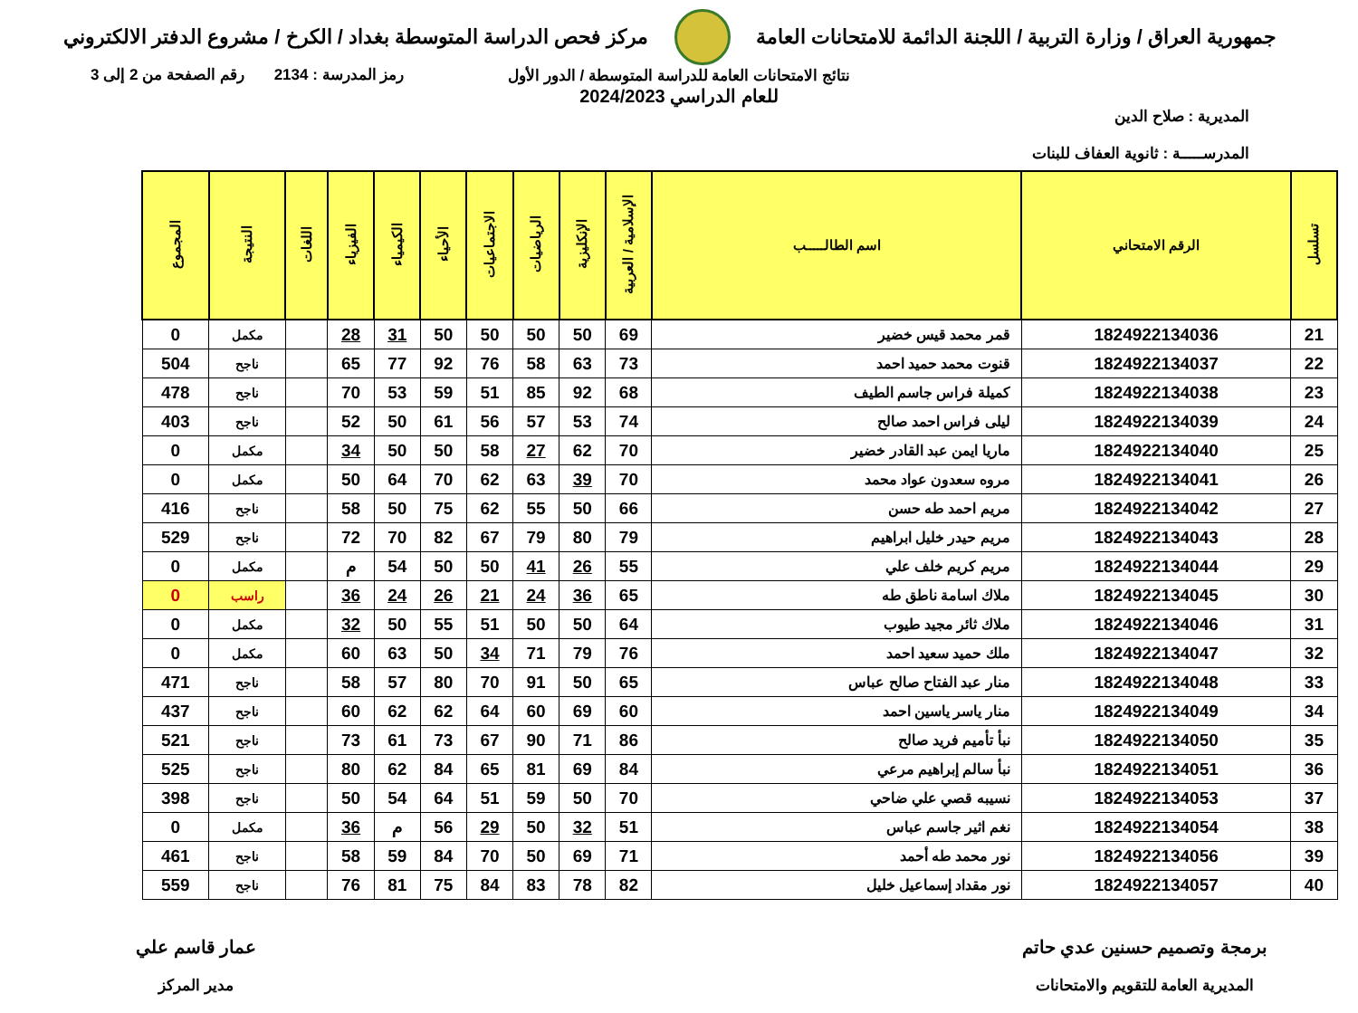جمهورية العراق / وزارة التربية / اللجنة الدائمة للامتحانات العامة
مركز فحص الدراسة المتوسطة بغداد / الكرخ / مشروع الدفتر الالكتروني
رمز المدرسة : 2134 رقم الصفحة من 2 إلى 3
نتائج الامتحانات العامة للدراسة المتوسطة / الدور الأول
للعام الدراسي 2024/2023
المديرية : صلاح الدين
المدرســـــة : ثانوية العفاف للبنات
| تسلسل | الرقم الامتحاني | اسم الطالـــــب | الإسلامية / العربية | الإنكليزية | الرياضيات | الاجتماعيات | الأحياء | الكيمياء | الفيزياء | اللغات | النتيجة | المجموع |
| --- | --- | --- | --- | --- | --- | --- | --- | --- | --- | --- | --- | --- |
| 21 | 1824922134036 | قمر محمد قيس خضير | 69 | 50 | 50 | 50 | 50 | 31 | 28 | | مكمل | 0 |
| 22 | 1824922134037 | قنوت محمد حميد احمد | 73 | 63 | 58 | 76 | 92 | 77 | 65 | | ناجح | 504 |
| 23 | 1824922134038 | كميلة فراس جاسم الطيف | 68 | 92 | 85 | 51 | 59 | 53 | 70 | | ناجح | 478 |
| 24 | 1824922134039 | ليلى فراس احمد صالح | 74 | 53 | 57 | 56 | 61 | 50 | 52 | | ناجح | 403 |
| 25 | 1824922134040 | ماريا ايمن عبد القادر خضير | 70 | 62 | 27 | 58 | 50 | 50 | 34 | | مكمل | 0 |
| 26 | 1824922134041 | مروه سعدون عواد محمد | 70 | 39 | 63 | 62 | 70 | 64 | 50 | | مكمل | 0 |
| 27 | 1824922134042 | مريم احمد طه حسن | 66 | 50 | 55 | 62 | 75 | 50 | 58 | | ناجح | 416 |
| 28 | 1824922134043 | مريم حيدر خليل ابراهيم | 79 | 80 | 79 | 67 | 82 | 70 | 72 | | ناجح | 529 |
| 29 | 1824922134044 | مريم كريم خلف علي | 55 | 26 | 41 | 50 | 50 | 54 | م | | مكمل | 0 |
| 30 | 1824922134045 | ملاك اسامة ناطق طه | 65 | 36 | 24 | 21 | 26 | 24 | 36 | | راسب | 0 |
| 31 | 1824922134046 | ملاك ثائر مجيد طيوب | 64 | 50 | 50 | 51 | 55 | 50 | 32 | | مكمل | 0 |
| 32 | 1824922134047 | ملك حميد سعيد احمد | 76 | 79 | 71 | 34 | 50 | 63 | 60 | | مكمل | 0 |
| 33 | 1824922134048 | منار عبد الفتاح صالح عباس | 65 | 50 | 91 | 70 | 80 | 57 | 58 | | ناجح | 471 |
| 34 | 1824922134049 | منار ياسر ياسين احمد | 60 | 69 | 60 | 64 | 62 | 62 | 60 | | ناجح | 437 |
| 35 | 1824922134050 | نبأ تأميم فريد صالح | 86 | 71 | 90 | 67 | 73 | 61 | 73 | | ناجح | 521 |
| 36 | 1824922134051 | نبأ سالم إبراهيم مرعي | 84 | 69 | 81 | 65 | 84 | 62 | 80 | | ناجح | 525 |
| 37 | 1824922134053 | نسيبه قصي علي ضاحي | 70 | 50 | 59 | 51 | 64 | 54 | 50 | | ناجح | 398 |
| 38 | 1824922134054 | نغم اثير جاسم عباس | 51 | 32 | 50 | 29 | 56 | م | 36 | | مكمل | 0 |
| 39 | 1824922134056 | نور محمد طه أحمد | 71 | 69 | 50 | 70 | 84 | 59 | 58 | | ناجح | 461 |
| 40 | 1824922134057 | نور مقداد إسماعيل خليل | 82 | 78 | 83 | 84 | 75 | 81 | 76 | | ناجح | 559 |
برمجة وتصميم حسنين عدي حاتم
المديرية العامة للتقويم والامتحانات
عمار قاسم علي
مدير المركز